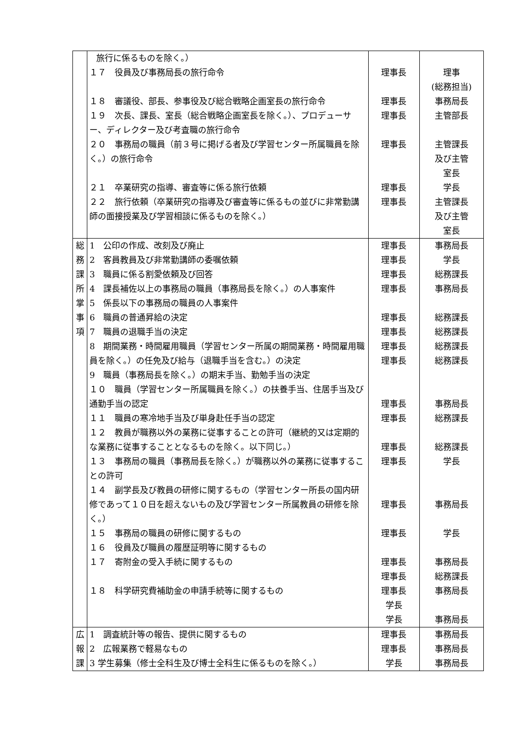| | 旅行に係るものを除く。） １７ 役員及び事務局長の旅行命令 １８ 審議役、部長、参事役及び総合戦略企画室長の旅行命令 １９ 次長、課長、室長（総合戦略企画室長を除く。）、プロデューサー、ディレクター及び考査職の旅行命令 ２０ 事務局の職員（前３号に掲げる者及び学習センター所属職員を除く。）の旅行命令 ２１ 卒業研究の指導、審査等に係る旅行依頼 ２２ 旅行依頼（卒業研究の指導及び審査等に係るもの並びに非常勤講師の面接授業及び学習相談に係るものを除く。） | 理事長 理事長 理事長 理事長 理事長 理事長 | 理事 (総務担当) 事務局長 主管部長 主管課長 及び主管 室長 学長 主管課長 及び主管 室長 |
| 総 務 課 所 掌 事 項 | 1 公印の作成、改刻及び廃止 2 客員教員及び非常勤講師の委嘱依頼 3 職員に係る割愛依頼及び回答 4 課長補佐以上の事務局の職員（事務局長を除く。）の人事案件 5 係長以下の事務局の職員の人事案件 6 職員の普通昇給の決定 7 職員の退職手当の決定 8 期間業務・時間雇用職員（学習センター所属の期間業務・時間雇用職員を除く。）の任免及び給与（退職手当を含む。）の決定 9 職員（事務局長を除く。）の期末手当、勤勉手当の決定 １０ 職員（学習センター所属職員を除く。）の扶養手当、住居手当及び通勤手当の認定 １１ 職員の寒冷地手当及び単身赴任手当の認定 １２ 教員が職務以外の業務に従事することの許可（継続的又は定期的な業務に従事することとなるものを除く。以下同じ。） １３ 事務局の職員（事務局長を除く。）が職務以外の業務に従事することの許可 １４ 副学長及び教員の研修に関するもの（学習センター所長の国内研修であって１０日を超えないもの及び学習センター所属教員の研修を除く。） １５ 事務局の職員の研修に関するもの １６ 役員及び職員の履歴証明等に関するもの １７ 寄附金の受入手続に関するもの １８ 科学研究費補助金の申請手続等に関するもの | 理事長 理事長 理事長 理事長 理事長 理事長 理事長 理事長 理事長 理事長 理事長 理事長 理事長 理事長 理事長 理事長 理事長 学長 学長 | 事務局長 学長 総務課長 事務局長 総務課長 総務課長 総務課長 総務課長 事務局長 総務課長 総務課長 学長 事務局長 学長 事務局長 総務課長 事務局長 事務局長 |
| 広 報 課 | 1 調査統計等の報告、提供に関するもの 2 広報業務で軽易なもの 3 学生募集（修士全科生及び博士全科生に係るものを除く。） | 理事長 理事長 学長 | 事務局長 事務局長 事務局長 |